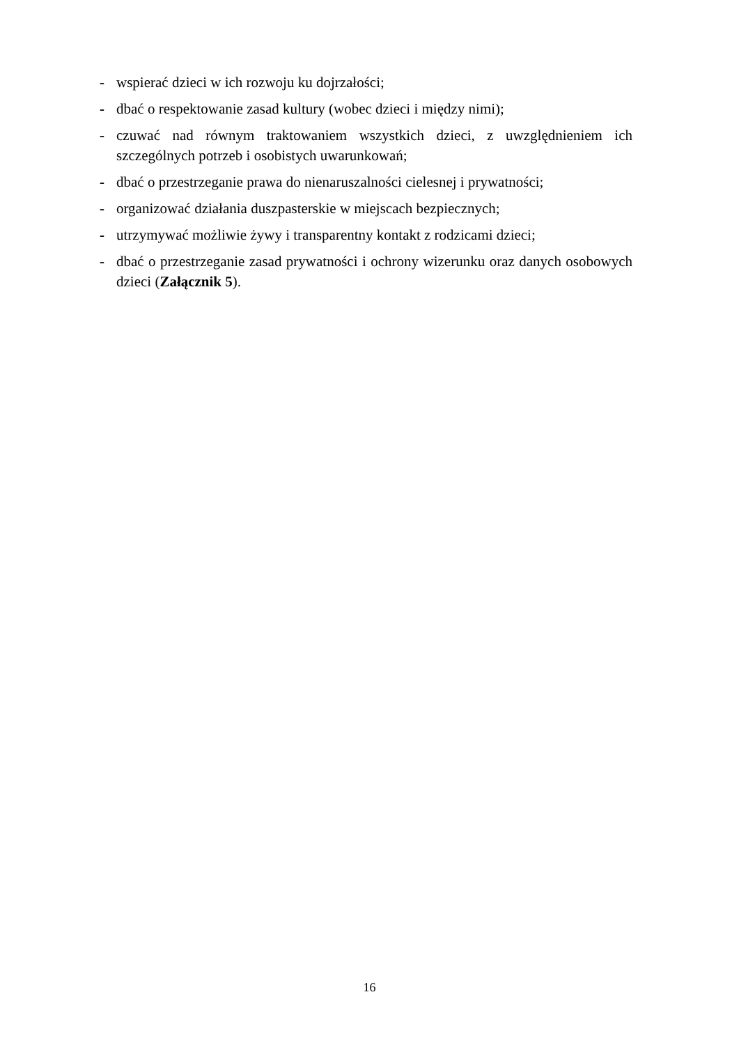- wspierać dzieci w ich rozwoju ku dojrzałości;
- dbać o respektowanie zasad kultury (wobec dzieci i między nimi);
- czuwać nad równym traktowaniem wszystkich dzieci, z uwzględnieniem ich szczególnych potrzeb i osobistych uwarunkowań;
- dbać o przestrzeganie prawa do nienaruszalności cielesnej i prywatności;
- organizować działania duszpasterskie w miejscach bezpiecznych;
- utrzymywać możliwie żywy i transparentny kontakt z rodzicami dzieci;
- dbać o przestrzeganie zasad prywatności i ochrony wizerunku oraz danych osobowych dzieci (Załącznik 5).
16